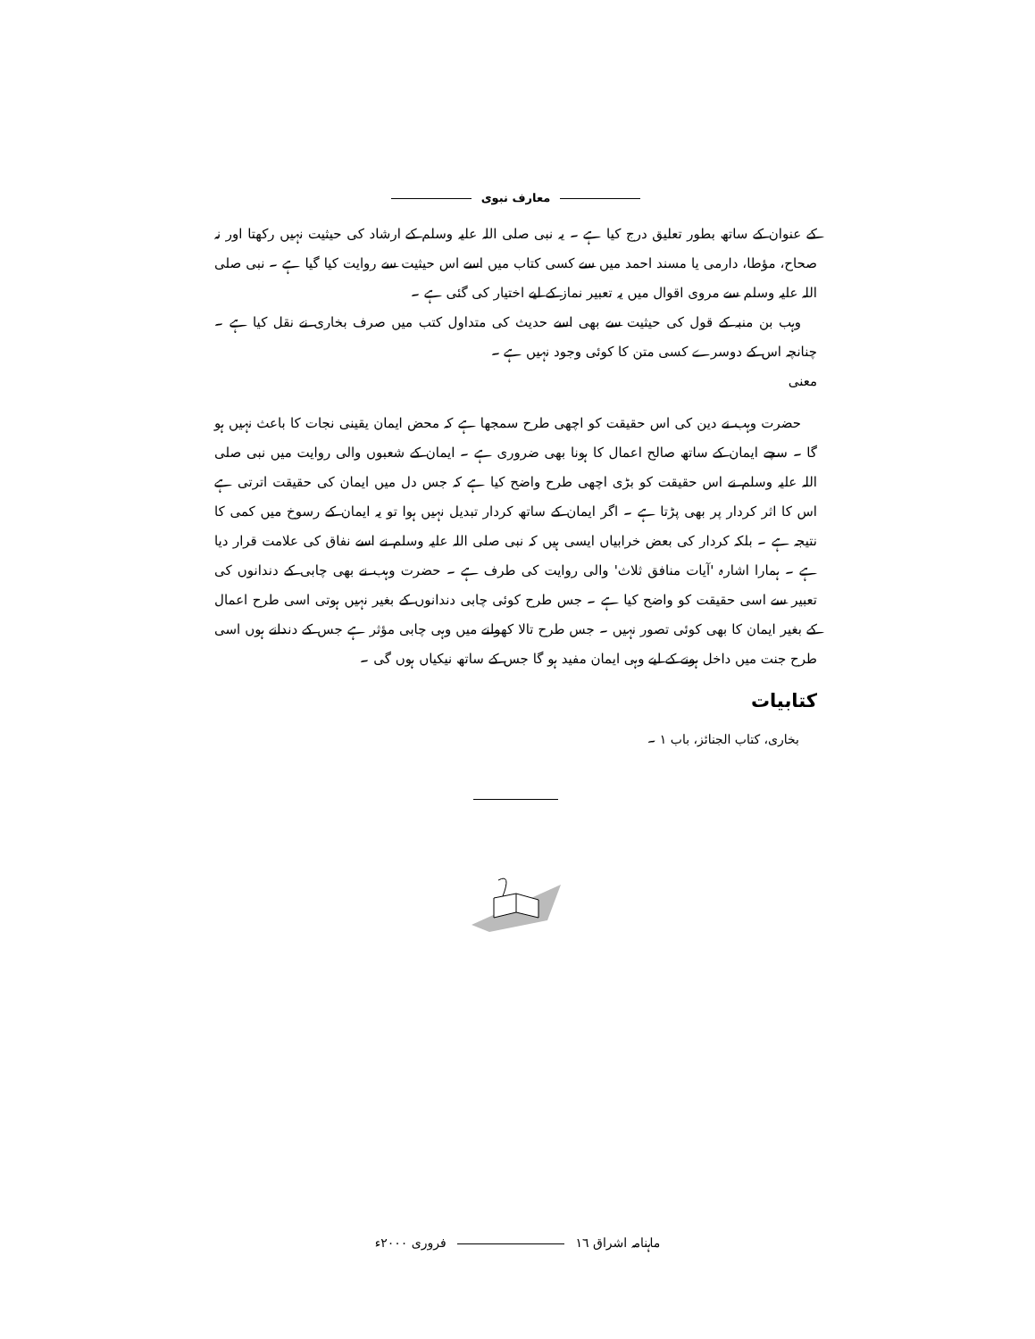معارف نبوی
کے عنوان کے ساتھ بطور تعلیق درج کیا ہے ۔ یہ نبی صلی اللہ علیہ وسلم کے ارشاد کی حیثیت نہیں رکھتا اور نہ صحاح، مؤطا، دارمی یا مسند احمد میں سے کسی کتاب میں اسے اس حیثیت سے روایت کیا گیا ہے ۔ نبی صلی اللہ علیہ وسلم سے مروی اقوال میں یہ تعبیر نماز کے لیے اختیار کی گئی ہے ۔
وہب بن منبہ کے قول کی حیثیت سے بھی اسے حدیث کی متداول کتب میں صرف بخاری نے نقل کیا ہے ۔ چنانچہ اس کے دوسرے کسی متن کا کوئی وجود نہیں ہے ۔
معنی
حضرت وہب نے دین کی اس حقیقت کو اچھی طرح سمجھا ہے کہ محض ایمان یقینی نجات کا باعث نہیں ہو گا ۔ سچے ایمان کے ساتھ صالح اعمال کا ہونا بھی ضروری ہے ۔ ایمان کے شعبوں والی روایت میں نبی صلی اللہ علیہ وسلم نے اس حقیقت کو بڑی اچھی طرح واضح کیا ہے کہ جس دل میں ایمان کی حقیقت اترتی ہے اس کا اثر کردار پر بھی پڑتا ہے ۔ اگر ایمان کے ساتھ کردار تبدیل نہیں ہوا تو یہ ایمان کے رسوخ میں کمی کا نتیجہ ہے ۔ بلکہ کردار کی بعض خرابیاں ایسی ہیں کہ نبی صلی اللہ علیہ وسلم نے اسے نفاق کی علامت قرار دیا ہے ۔ ہمارا اشارہ 'آیات منافق ثلاث' والی روایت کی طرف ہے ۔ حضرت وہب نے بھی چابی کے دندانوں کی تعبیر سے اسی حقیقت کو واضح کیا ہے ۔ جس طرح کوئی چابی دندانوں کے بغیر نہیں ہوتی اسی طرح اعمال کے بغیر ایمان کا بھی کوئی تصور نہیں ۔ جس طرح تالا کھولنے میں وہی چابی مؤثر ہے جس کے دندانے ہوں اسی طرح جنت میں داخل ہونے کے لیے وہی ایمان مفید ہو گا جس کے ساتھ نیکیاں ہوں گی ۔
کتابیات
بخاری، کتاب الجنائز، باب ١ ۔
ماہنامہ اشراق ١٦ فروری ٢٠٠٠ء